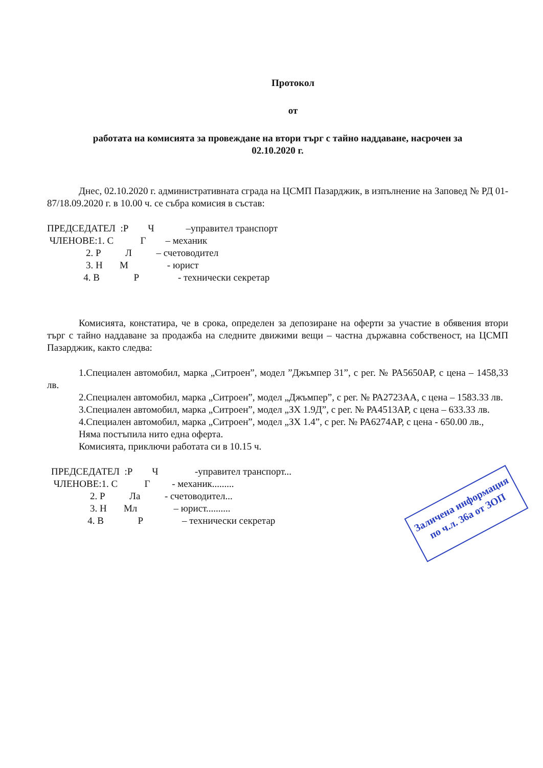Протокол
от
работата на комисията за провеждане на втори търг с тайно наддаване, насрочен за
02.10.2020 г.
Днес, 02.10.2020 г. административната сграда на ЦСМП Пазарджик, в изпълнение на Заповед № РД 01-87/18.09.2020 г. в 10.00 ч. се събра комисия в състав:
ПРЕДСЕДАТЕЛ :Р Ч –управител транспорт
ЧЛЕНОВЕ:1. С Г – механик
2. Р Л – счетоводител
3. Н М - юрист
4. В Р - технически секретар
Комисията, констатира, че в срока, определен за депозиране на оферти за участие в обявения втори търг с тайно наддаване за продажба на следните движими вещи – частна държавна собственост, на ЦСМП Пазарджик, както следва:
1.Специален автомобил, марка „Ситроен”, модел ”Джъмпер 31”, с рег. № РА5650АР, с цена – 1458,33 лв.
2.Специален автомобил, марка „Ситроен”, модел „Джъмпер”, с рег. № РА2723АА, с цена – 1583.33 лв.
3.Специален автомобил, марка „Ситроен”, модел „ЗХ 1.9Д”, с рег. № РА4513АР, с цена – 633.33 лв.
4.Специален автомобил, марка „Ситроен”, модел „ЗХ 1.4”, с рег. № РА6274АР, с цена - 650.00 лв.,
Няма постъпила нито една оферта.
Комисията, приключи работата си в 10.15 ч.
ПРЕДСЕДАТЕЛ :Р Ч -управител транспорт...
ЧЛЕНОВЕ:1. С Г - механик.........
2. Р Ла - счетоводител...
3. Н Мл – юрист..........
4. В Р – технически секретар
Заличена информация
по ч.л. 36а от ЗОП